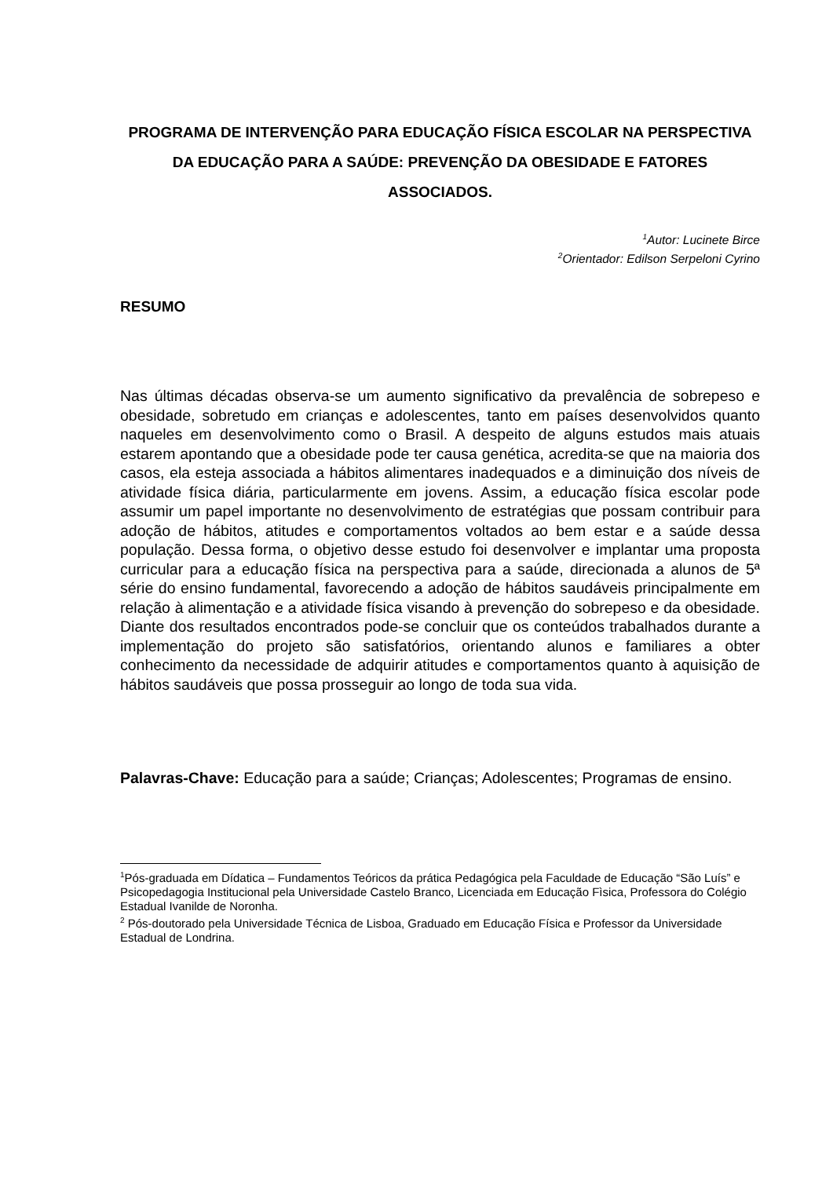PROGRAMA DE INTERVENÇÃO PARA EDUCAÇÃO FÍSICA ESCOLAR NA PERSPECTIVA DA EDUCAÇÃO PARA A SAÚDE: PREVENÇÃO DA OBESIDADE E FATORES ASSOCIADOS.
<sup>1</sup> Autor: Lucinete Birce
<sup>2</sup> Orientador: Edilson Serpeloni Cyrino
RESUMO
Nas últimas décadas observa-se um aumento significativo da prevalência de sobrepeso e obesidade, sobretudo em crianças e adolescentes, tanto em países desenvolvidos quanto naqueles em desenvolvimento como o Brasil. A despeito de alguns estudos mais atuais estarem apontando que a obesidade pode ter causa genética, acredita-se que na maioria dos casos, ela esteja associada a hábitos alimentares inadequados e a diminuição dos níveis de atividade física diária, particularmente em jovens. Assim, a educação física escolar pode assumir um papel importante no desenvolvimento de estratégias que possam contribuir para adoção de hábitos, atitudes e comportamentos voltados ao bem estar e a saúde dessa população. Dessa forma, o objetivo desse estudo foi desenvolver e implantar uma proposta curricular para a educação física na perspectiva para a saúde, direcionada a alunos de 5ª série do ensino fundamental, favorecendo a adoção de hábitos saudáveis principalmente em relação à alimentação e a atividade física visando à prevenção do sobrepeso e da obesidade. Diante dos resultados encontrados pode-se concluir que os conteúdos trabalhados durante a implementação do projeto são satisfatórios, orientando alunos e familiares a obter conhecimento da necessidade de adquirir atitudes e comportamentos quanto à aquisição de hábitos saudáveis que possa prosseguir ao longo de toda sua vida.
Palavras-Chave: Educação para a saúde; Crianças; Adolescentes; Programas de ensino.
<sup>1</sup> Pós-graduada em Dídatica – Fundamentos Teóricos da prática Pedagógica pela Faculdade de Educação “São Luís” e Psicopedagogia Institucional pela Universidade Castelo Branco, Licenciada em Educação Fìsica, Professora do Colégio Estadual Ivanilde de Noronha.
<sup>2</sup> Pós-doutorado pela Universidade Técnica de Lisboa, Graduado em Educação Física e Professor da Universidade Estadual de Londrina.